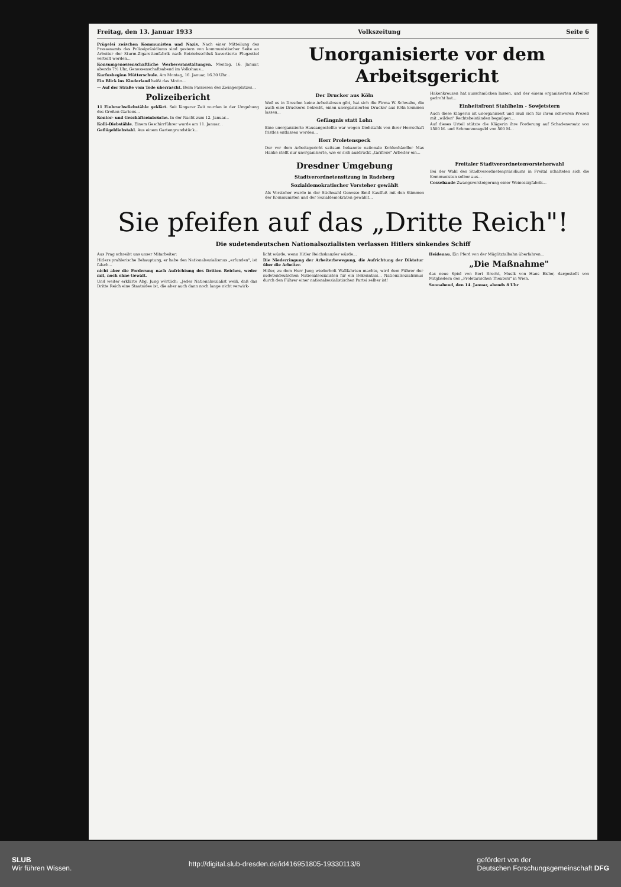Freitag, den 13. Januar 1933 Volkszeitung Seite 6
Prügelei zwischen Kommunisten und Nazis. Nach einer Mitteilung des Pressesamts des Polizeipräsidiums sind gestern von kommunistischer Seite an Arbeiter der Sturm-Zigarettenfabrik nach Betriebsschluß kuvertierte Flugzettel verteilt worden...
Konsumgenossenschaftliche Werbeveranstaltungen. Montag, 16. Januar, abends 7½ Uhr, Genossenschaftsabend im Volkshaus...
Kurfusbeginn Mütterschule. Am Montag, 16. Januar, 16.30 Uhr...
Ein Blick ins Kinderland heißt das Motto...
— Auf der Straße vom Tode überrascht. Beim Passieren des Zwingerplatzes...
Polizeibericht
11 Einbruchsdiebstähle geklärt. Seit längerer Zeit wurden in der Umgebung des Großen Gartens...
Kontor- und Geschäftseinbrüche. In der Nacht zum 12. Januar...
Kolli-Diebstähle. Einem Geschirrführer wurde am 11. Januar...
Geflügeldiebstahl. Aus einem Gartengrundstück...
Unorganisierte vor dem Arbeitsgericht
Der Drucker aus Köln
Weil es in Dresden keine Arbeitslosen gibt, hat sich die Firma W. Schwabe, die auch eine Druckerei betreibt, einen unorganisierten Drucker aus Köln kommen lassen...
Gefängnis statt Lohn
Eine unorganisierte Hausangestellte war wegen Diebstahls von ihrer Herrschaft fristlos entlassen worden...
Herr Proletenspeck
Der vor dem Arbeitsgericht sattsam bekannte nationale Kohlenhändler Max Hanke stellt nur unorganisierte, wie er sich ausdrückt „tariflose" Arbeiter ein...
Hakenkreuzen hat ausschmücken lassen, und der einem organisierten Arbeiter gedroht hat...
Einheitsfront Stahlhelm - Sowjetstern
Auch diese Klägerin ist unorganisiert und muß sich für ihren schweren Prozeß mit „wilden" Rechtsbeiständen begnügen...
Auf dieses Urteil stützte die Klägerin ihre Forderung auf Schadenersatz von 1500 M. und Schmerzensgeld von 500 M...
Dresdner Umgebung
Stadtverordnetensitzung in Radeberg
Sozialdemokratischer Vorsteher gewählt
Als Vorsteher wurde in der Stichwahl Genosse Emil Kaulfuß mit den Stimmen der Kommunisten und der Sozialdemokraten gewählt...
Freitaler Stadtverordnetenvorsteherwahl
Bei der Wahl des Stadtverordnetenpräsidiums in Freital schalteten sich die Kommunisten selber aus...
Cossebaude Zwangsversteigerung einer Weinessigfabrik...
Sie pfeifen auf das „Dritte Reich"!
Die sudetendeutschen Nationalsozialisten verlassen Hitlers sinkendes Schiff
Aus Prag schreibt uns unser Mitarbeiter:
Hitlers prahlerische Behauptung, er habe den Nationalsozialismus „erfunden", ist falsch...
nicht aber die Forderung nach Aufrichtung des Dritten Reiches, weder mit, noch ohne Gewalt.
Und weiter erklärte Abg. Jung wörtlich: „Jeder Nationalsozialist weiß, daß das Dritte Reich eine Staatsidee ist, die aber auch dann noch lange nicht verwirk-
licht würde, wenn Hitler Reichskanzler würde...
Die Niederringung der Arbeiterbewegung, die Aufrichtung der Diktatur über die Arbeiter.
Hitler, zu dem Herr Jung wiederholt Wallfahrten machte, wird dem Führer der sudetendeutschen Nationalsozialisten für ein Bekenntnis... Nationalsozialismus durch den Führer einer nationalsozialistischen Partei selber ist!
Heidenau. Ein Pferd von der Müglitztalbahn überfahren...
„Die Maßnahme"
das neue Spiel von Bert Brecht, Musik von Hans Eisler, dargestellt von Mitgliedern des „Proletarischen Theaters" in Wien.
Sonnabend, den 14. Januar, abends 8 Uhr
SLUB
Wir führen Wissen. http://digital.slub-dresden.de/id416951805-19330113/6 gefördert von der
Deutschen Forschungsgemeinschaft DFG